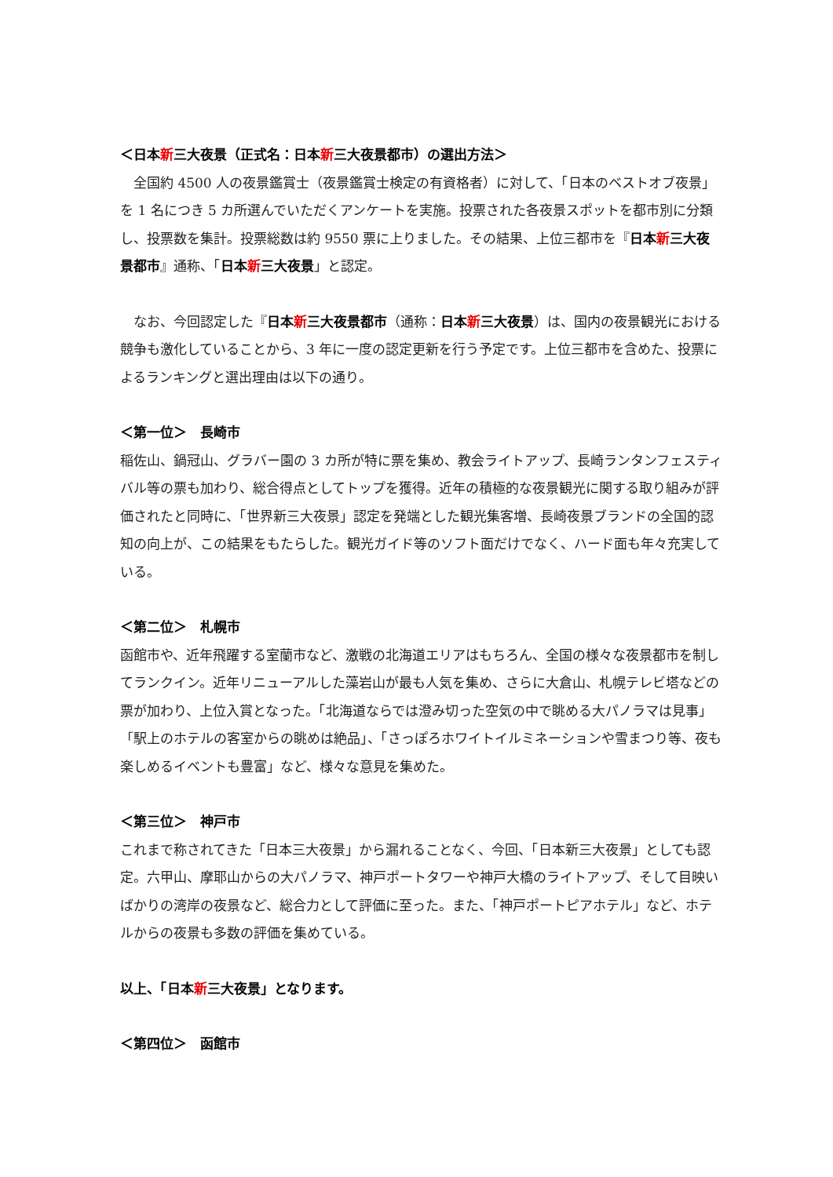＜日本新三大夜景（正式名：日本新三大夜景都市）の選出方法＞
　全国約 4500 人の夜景鑑賞士（夜景鑑賞士検定の有資格者）に対して、「日本のベストオブ夜景」を 1 名につき 5 カ所選んでいただくアンケートを実施。投票された各夜景スポットを都市別に分類し、投票数を集計。投票総数は約 9550 票に上りました。その結果、上位三都市を『日本新三大夜景都市』通称、「日本新三大夜景」と認定。
　なお、今回認定した『日本新三大夜景都市（通称：日本新三大夜景）は、国内の夜景観光における競争も激化していることから、3 年に一度の認定更新を行う予定です。上位三都市を含めた、投票によるランキングと選出理由は以下の通り。
＜第一位＞　長崎市
稲佐山、鍋冠山、グラバー園の 3 カ所が特に票を集め、教会ライトアップ、長崎ランタンフェスティバル等の票も加わり、総合得点としてトップを獲得。近年の積極的な夜景観光に関する取り組みが評価されたと同時に、「世界新三大夜景」認定を発端とした観光集客増、長崎夜景ブランドの全国的認知の向上が、この結果をもたらした。観光ガイド等のソフト面だけでなく、ハード面も年々充実している。
＜第二位＞　札幌市
函館市や、近年飛躍する室蘭市など、激戦の北海道エリアはもちろん、全国の様々な夜景都市を制してランクイン。近年リニューアルした藻岩山が最も人気を集め、さらに大倉山、札幌テレビ塔などの票が加わり、上位入賞となった。「北海道ならでは澄み切った空気の中で眺める大パノラマは見事」「駅上のホテルの客室からの眺めは絶品」、「さっぽろホワイトイルミネーションや雪まつり等、夜も楽しめるイベントも豊富」など、様々な意見を集めた。
＜第三位＞　神戸市
これまで称されてきた「日本三大夜景」から漏れることなく、今回、「日本新三大夜景」としても認定。六甲山、摩耶山からの大パノラマ、神戸ポートタワーや神戸大橋のライトアップ、そして目映いばかりの湾岸の夜景など、総合力として評価に至った。また、「神戸ポートピアホテル」など、ホテルからの夜景も多数の評価を集めている。
以上、「日本新三大夜景」となります。
＜第四位＞　函館市